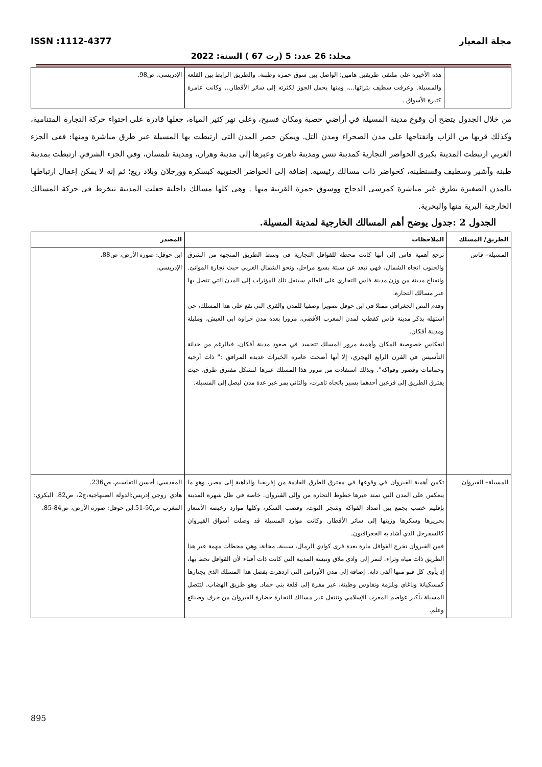مجلة المعيار ISSN :1112-4377
مجلد: 26 عدد: 5 (رت 67 ) السنة: 2022
| | هذه الأخيرة على ملتقى طريقين هامين؛ الواصل بين سوق حمزة وطبنة. والطريق الرابط بين القلعة والمسيلة. وعرفت سطيف بثرائها...، ومنها يحمل الجوز لكثرته إلى سائر الأقطار... وكانت عامرة كثيرة الأسواق . | الإدريسي، ص98. |
من خلال الجدول يتضح أن وقوع مدينة المسيلة في أراضي خصبة ومكان فسيح، وعلى نهر كثير المياه، جعلها قادرة على احتواء حركة التجارة المتنامية، وكذلك قربها من الزاب وانفتاحها على مدن الصحراء ومدن التل. ويمكن حصر المدن التي ارتبطت بها المسيلة عبر طرق مباشرة ومنها: ففي الجزء الغربي ارتبطت المدينة بكبرى الحواضر التجارية كمدينة تنس ومدينة تاهرت وعبرها إلى مدينة وهران، ومدينة تلمسان، وفي الجزء الشرقي ارتبطت بمدينة طبنة وآشير وسطيف وقسنطينة، كحواضر ذات مسالك رئيسية. إضافة إلى الحواضر الجنوبية كبسكرة وورجلان وبلاد ريغ؛ ثم إنه لا يمكن إغفال ارتباطها بالمدن الصغيرة بطرق غير مباشرة كمرسى الدجاج ووسوق حمزة القريبة منها . وهي كلها مسالك داخلية جعلت المدينة تنخرط في حركة المسالك الخارجية البرية منها والبحرية.
الجدول 2 :جدول يوضح أهم المسالك الخارجية لمدينة المسيلة.
| الطريق/ المسلك | الملاحظات | المصدر |
| --- | --- | --- |
| المسيلة– فاس | ترجع أهمية فاس إلى أنها كانت محطة للقوافل التجارية في وسط الطريق المتجهة من الشرق والجنوب اتجاه الشمال، فهي تبعد عن سبتة بسبع مراحل، ونحو الشمال الغربي حيث تجارة الموانئ. وانفتاح مدينة من وزن مدينة فاس التجاري على العالم سينقل تلك المؤثرات إلى المدن التي تتصل بها عبر مسالك التجارة. وقدم النص الجغرافي ممثلا في ابن حوقل تصويرا وصفيا للمدن والقرى التي تقع على هذا المسلك، حي استهله بذكر مدينة فاس كقطب لمدن المغرب الأقصى، مرورا بعدة مدن جراوة ابي العيش، ومليلة ومدينة أفكان. انعكاس خصوصية المكان وأهمية مرور المسلك تتجسد في صعود مدينة أفكان، فبالرغم من حداثة التأسيس في القرن الرابع الهجري، إلا أنها أضحت عامرة الخيرات عديدة المرافق :" ذات أرحية وحمامات وقصور وفواكه". وبذلك استفادت من مرور هذا المسلك عبرها لتشكل مفترق طرق، حيث يفترق الطريق إلى فرعين أحدهما يسير باتجاه تاهرت، والثاني يمر عبر عدة مدن ليصل إلى المسيلة. | ابن حوقل: صورة الأرض، ص88. الإدريسي، |
| المسيلة– القيروان | تكمن أهمية القيروان في وقوعها في مفترق الطرق القادمة من إفريقيا والذاهبة إلى مصر، وهو ما ينعكس على المدن التي تمتد عبرها خطوط التجارة من وإلى القيروان. خاصة في ظل شهرة المدينة بإقليم خصب يجمع بين أضداد الفواكه وشجر التوت، وقصب السكر، وكلها موارد رخيصة الأسعار بحريرها وسكرها وزيتها إلى سائر الأقطار. وكانت موارد المسيلة قد وصلت أسواق القيروان كالسفرجل الذي أشاد به الجغرافيون. فمن القيروان تخرج القوافل مارة بعدة قرى كوادي الرمال، سبيبة، مجانة، وهي محطات مهمة عبر هذا الطريق ذات مياه وثراء. لتمر إلى وادي ملاق وتبسة المدينة التي كانت ذات أقباء لأن القوافل تحط بها، إذ يأوي كل قبو منها ألفي دابة. إضافة إلى مدن الأوراس التي ازدهرت بفضل هذا المسلك الذي يجتازها كمسكيانة وباغاي وبلزمة ونقاوس وطبنة، عبر مقرة إلى قلعة بني حماد. وهو طريق الهضاب. لتتصل المسيلة بأكبر عواصم المغرب الإسلامي وتنتقل عبر مسالك التجارة حضارة القيروان من حرف وصنائع وعلم. | المقدسي: أحسن التقاسيم، ص236. هادي روجي إدريس:الدولة الصنهاجية،ج2، ص82. البكري: المغرب ص50-51.ابن حوقل: صورة الأرض، ص84-85. |
895